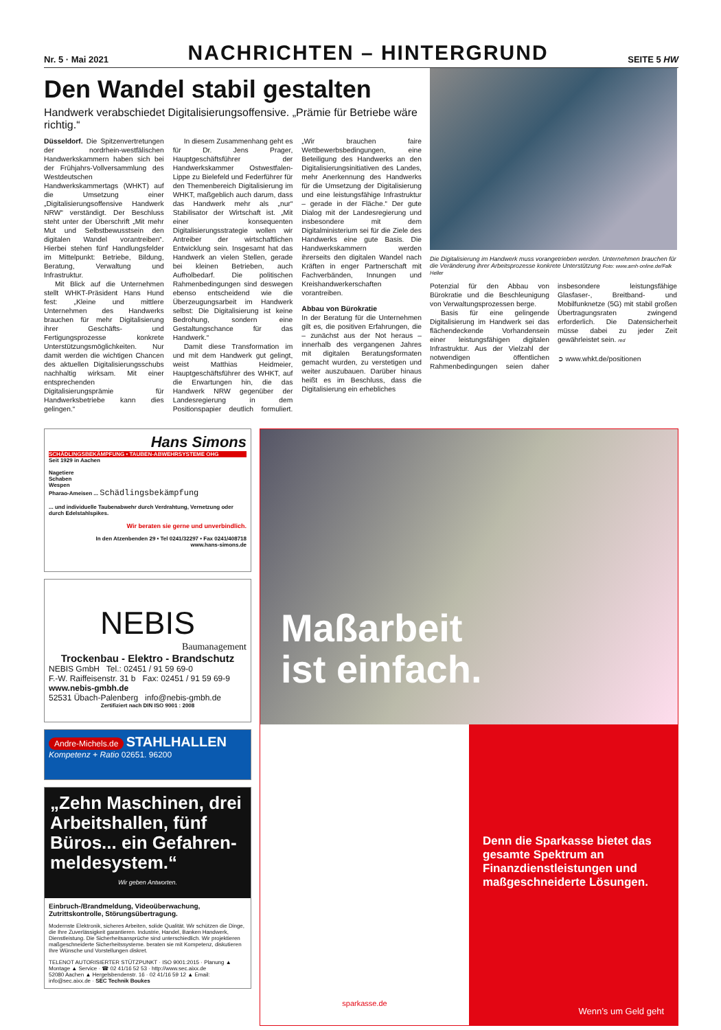Nr. 5 · Mai 2021
NACHRICHTEN – HINTERGRUND
SEITE 5 HW
Den Wandel stabil gestalten
Handwerk verabschiedet Digitalisierungsoffensive. „Prämie für Betriebe wäre richtig.“
Düsseldorf. Die Spitzenvertretungen der nordrhein-westfälischen Handwerkskammern haben sich bei der Frühjahrs-Vollversammlung des Westdeutschen Handwerkskammertags (WHKT) auf die Umsetzung einer „Digitalisierungsoffensive Handwerk NRW“ verständigt. Der Beschluss steht unter der Überschrift „Mit mehr Mut und Selbstbewusstsein den digitalen Wandel vorantreiben“. Hierbei stehen fünf Handlungsfelder im Mittelpunkt: Betriebe, Bildung, Beratung, Verwaltung und Infrastruktur.
Mit Blick auf die Unternehmen stellt WHKT-Präsident Hans Hund fest: „Kleine und mittlere Unternehmen des Handwerks brauchen für mehr Digitalisierung ihrer Geschäfts- und Fertigungsprozesse konkrete Unterstützungsmöglichkeiten. Nur damit werden die wichtigen Chancen des aktuellen Digitalisierungsschubs nachhaltig wirksam. Mit einer entsprechenden Digitalisierungsprämie für Handwerksbetriebe kann dies gelingen.“
In diesem Zusammenhang geht es für Dr. Jens Prager, Hauptgeschäftsführer der Handwerkskammer Ostwestfalen-Lippe zu Bielefeld und Federführer für den Themenbereich Digitalisierung im WHKT, maßgeblich auch darum, dass das Handwerk mehr als „nur“ Stabilisator der Wirtschaft ist. „Mit einer konsequenten Digitalisierungsstrategie wollen wir Antreiber der wirtschaftlichen Entwicklung sein. Insgesamt hat das Handwerk an vielen Stellen, gerade bei kleinen Betrieben, auch Aufholbedarf. Die politischen Rahmenbedingungen sind deswegen ebenso entscheidend wie die Überzeugungsarbeit im Handwerk selbst: Die Digitalisierung ist keine Bedrohung, sondern eine Gestaltungschance für das Handwerk.“
Damit diese Transformation im und mit dem Handwerk gut gelingt, weist Matthias Heidmeier, Hauptgeschäftsführer des WHKT, auf die Erwartungen hin, die das Handwerk NRW gegenüber der Landesregierung in dem Positionspapier deutlich formuliert. „Wir brauchen faire Wettbewerbsbedingungen, eine Beteiligung des Handwerks an den Digitalisierungsinitiativen des Landes, mehr Anerkennung des Handwerks für die Umsetzung der Digitalisierung und eine leistungsfähige Infrastruktur – gerade in der Fläche.“ Der gute Dialog mit der Landesregierung und insbesondere mit dem Digitalministerium sei für die Ziele des Handwerks eine gute Basis. Die Handwerkskammern werden ihrerseits den digitalen Wandel nach Kräften in enger Partnerschaft mit Fachverbänden, Innungen und Kreishandwerkerschaften vorantreiben.
Abbau von Bürokratie
In der Beratung für die Unternehmen gilt es, die positiven Erfahrungen, die – zunächst aus der Not heraus – innerhalb des vergangenen Jahres mit digitalen Beratungsformaten gemacht wurden, zu verstetigen und weiter auszubauen. Darüber hinaus heißt es im Beschluss, dass die Digitalisierung ein erhebliches
Die Digitalisierung im Handwerk muss vorangetrieben werden. Unternehmen brauchen für die Veränderung ihrer Arbeitsprozesse konkrete Unterstützung Foto: www.amh-online.de/Falk Heller
Potenzial für den Abbau von Bürokratie und die Beschleunigung von Verwaltungsprozessen berge.
Basis für eine gelingende Digitalisierung im Handwerk sei das flächendeckende Vorhandensein einer leistungsfähigen digitalen Infrastruktur. Aus der Vielzahl der notwendigen öffentlichen Rahmenbedingungen seien daher insbesondere leistungsfähige Glasfaser-, Breitband- und Mobilfunknetze (5G) mit stabil großen Übertragungsraten zwingend erforderlich. Die Datensicherheit müsse dabei zu jeder Zeit gewährleistet sein. red
➲ www.whkt.de/positionen
Hans Simons
SCHÄDLINGSBEKÄMPFUNG • TAUBEN-ABWEHRSYSTEME OHG
Seit 1929 in Aachen
Nagetiere
Schaben
Wespen
Pharao-Ameisen ... Schädlingsbekämpfung
... und individuelle Taubenabwehr durch Verdrahtung, Vernetzung oder durch Edelstahlspikes.
Wir beraten sie gerne und unverbindlich.
In den Atzenbenden 29 • Tel 0241/32297 • Fax 0241/408718
www.hans-simons.de
NEBIS
Baumanagement
Trockenbau - Elektro - Brandschutz
NEBIS GmbH Tel.: 02451 / 91 59 69-0
F.-W. Raiffeisenstr. 31 b Fax: 02451 / 91 59 69-9
www.nebis-gmbh.de
52531 Übach-Palenberg info@nebis-gmbh.de
Zertifiziert nach DIN ISO 9001 : 2008
Andre-Michels.de STAHLHALLEN
Kompetenz + Ratio 02651. 96200
„Zehn Maschinen, drei Arbeitshallen, fünf Büros... ein Gefahren-meldesystem.“
Wir geben Antworten.
Einbruch-/Brandmeldung, Videoüberwachung, Zutrittskontrolle, Störungsübertragung.
Modernste Elektronik, sicheres Arbeiten, solide Qualität. Wir schützen die Dinge, die Ihre Zuverlässigkeit garantieren. Industrie, Handel, Banken Handwerk, Dienstleistung. Die Sicherheitsansprüche sind unterschiedlich. Wir projektieren maßgeschneiderte Sicherheitssysteme. beraten sie mit Kompetenz, diskutieren Ihre Wünsche und Vorstellungen diskret.
TELENOT AUTORISIERTER STÜTZPUNKT · ISO 9001:2015 · Planung ▲ Montage ▲ Service · ☎ 02 41/16 52 53 · http://www.sec.aixx.de
52080 Aachen ▲ Hergelsbendenstr. 16 · 02 41/16 59 12 ▲ Email: info@sec.aixx.de · SEC Technik Boukes
Maßarbeit
ist einfach.
sparkasse.de
Denn die Sparkasse bietet das gesamte Spektrum an Finanzdienstleistungen und maßgeschneiderte Lösungen.
Wenn’s um Geld geht